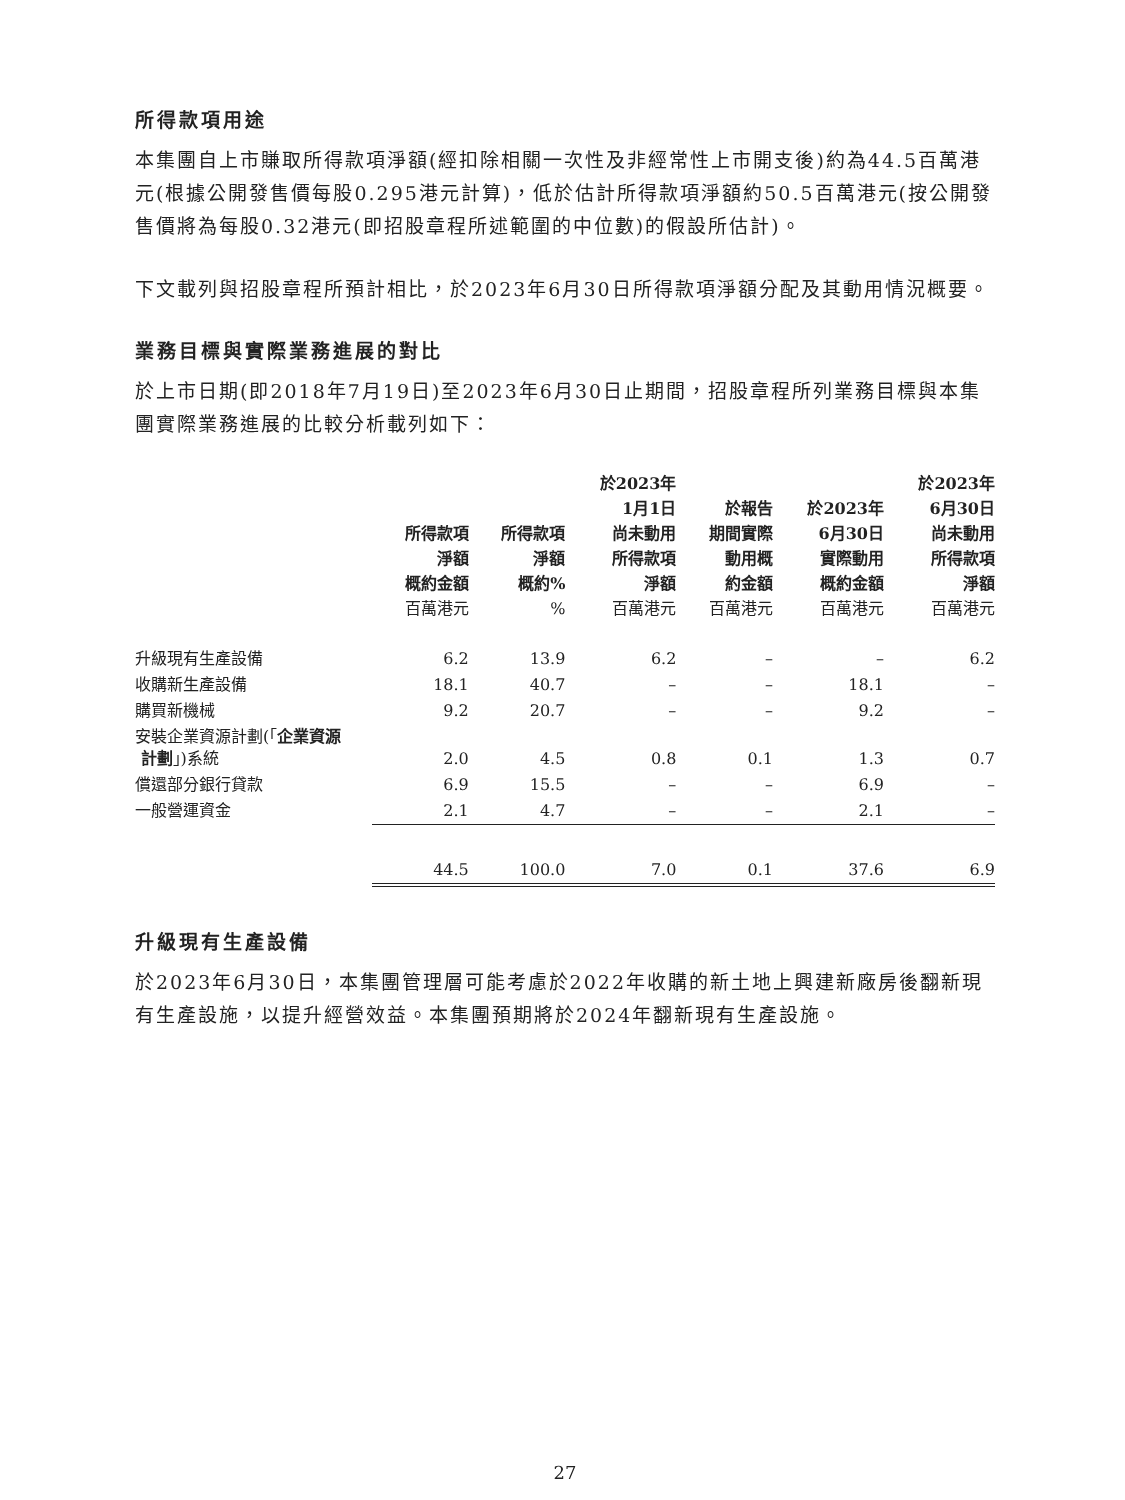所得款項用途
本集團自上市賺取所得款項淨額(經扣除相關一次性及非經常性上市開支後)約為44.5百萬港元(根據公開發售價每股0.295港元計算)，低於估計所得款項淨額約50.5百萬港元(按公開發售價將為每股0.32港元(即招股章程所述範圍的中位數)的假設所估計)。
下文載列與招股章程所預計相比，於2023年6月30日所得款項淨額分配及其動用情況概要。
業務目標與實際業務進展的對比
於上市日期(即2018年7月19日)至2023年6月30日止期間，招股章程所列業務目標與本集團實際業務進展的比較分析載列如下：
| | 所得款項 淨額 概約金額 | 所得款項 淨額 概約% | 於2023年 1月1日 尚未動用 所得款項 淨額 | 於報告 期間實際 動用概 約金額 | 於2023年 6月30日 實際動用 概約金額 | 於2023年 6月30日 尚未動用 所得款項 淨額 |
| --- | --- | --- | --- | --- | --- | --- |
| | 百萬港元 | % | 百萬港元 | 百萬港元 | 百萬港元 | 百萬港元 |
| 升級現有生產設備 | 6.2 | 13.9 | 6.2 | – | – | 6.2 |
| 收購新生產設備 | 18.1 | 40.7 | – | – | 18.1 | – |
| 購買新機械 | 9.2 | 20.7 | – | – | 9.2 | – |
| 安裝企業資源計劃(「 企業資源 計劃 」)系統 | 2.0 | 4.5 | 0.8 | 0.1 | 1.3 | 0.7 |
| 償還部分銀行貸款 | 6.9 | 15.5 | – | – | 6.9 | – |
| 一般營運資金 | 2.1 | 4.7 | – | – | 2.1 | – |
| | 44.5 | 100.0 | 7.0 | 0.1 | 37.6 | 6.9 |
升級現有生產設備
於2023年6月30日，本集團管理層可能考慮於2022年收購的新土地上興建新廠房後翻新現有生產設施，以提升經營效益。本集團預期將於2024年翻新現有生產設施。
27